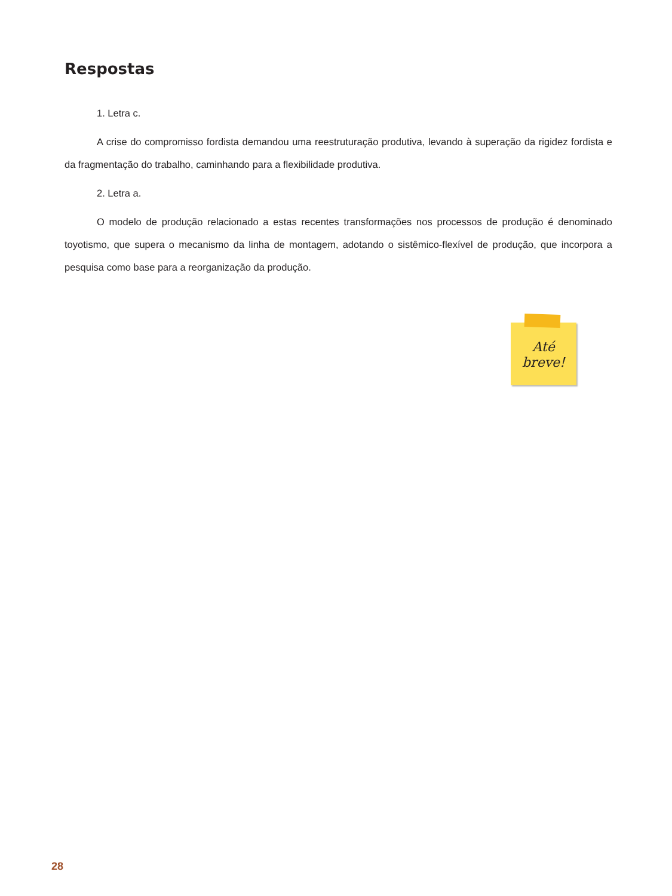Respostas
1. Letra c.
A crise do compromisso fordista demandou uma reestruturação produtiva, levando à superação da rigidez fordista e da fragmentação do trabalho, caminhando para a flexibilidade produtiva.
2. Letra a.
O modelo de produção relacionado a estas recentes transformações nos processos de produção é denominado toyotismo, que supera o mecanismo da linha de montagem, adotando o sistêmico-flexível de produção, que incorpora a pesquisa como base para a reorganização da produção.
Até
breve!
28